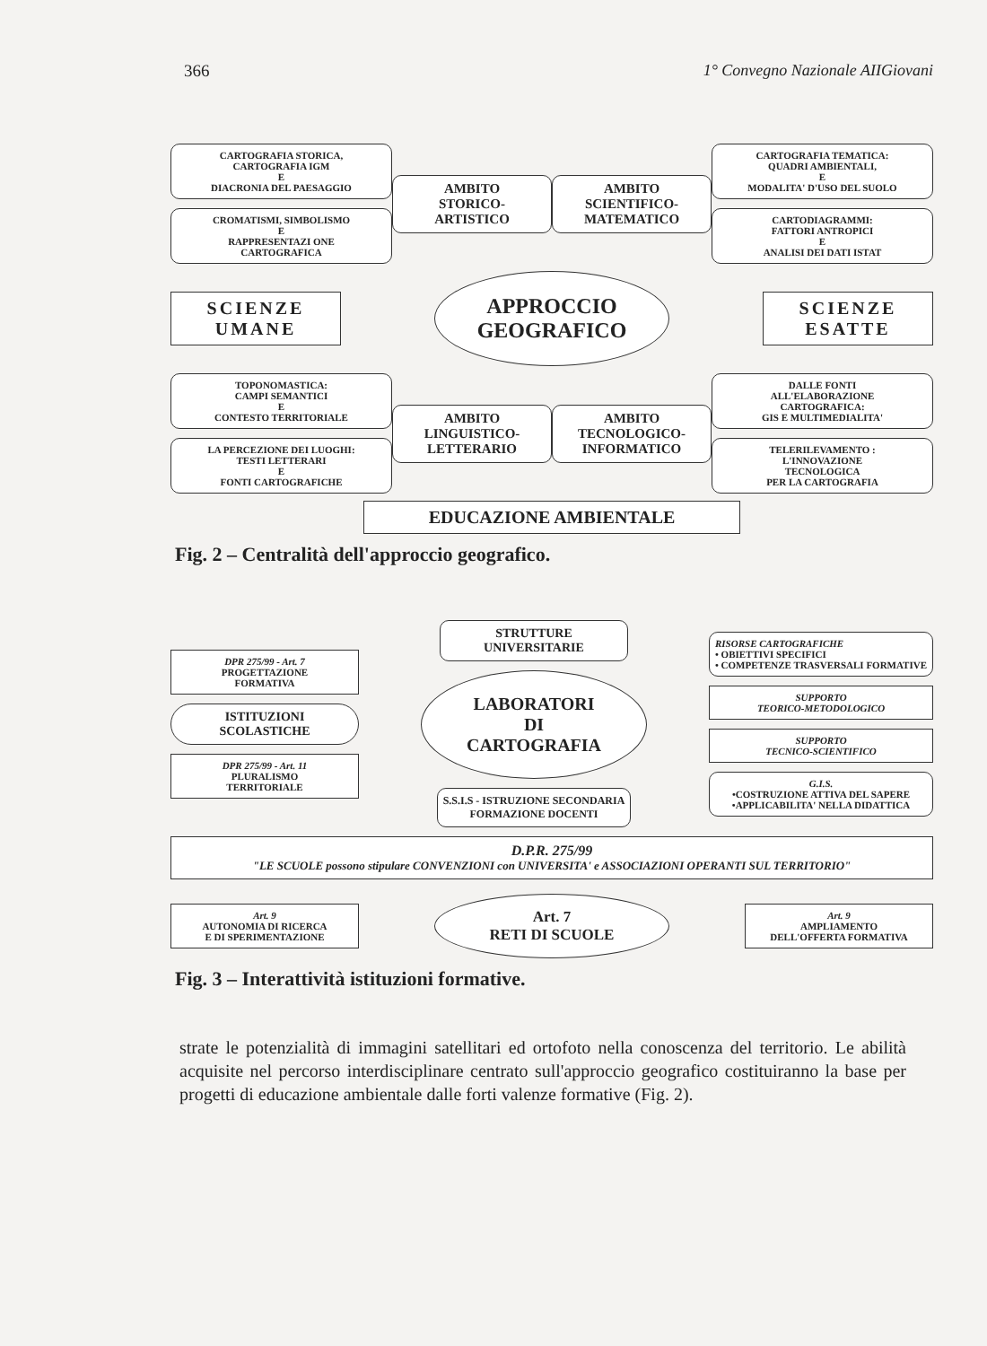366 1° Convegno Nazionale AIIGiovani
CARTOGRAFIA STORICA,
CARTOGRAFIA IGM
E
DIACRONIA DEL PAESAGGIO
CROMATISMI, SIMBOLISMO
E
RAPPRESENTAZI ONE
CARTOGRAFICA
AMBITO
STORICO-
ARTISTICO
AMBITO
SCIENTIFICO-
MATEMATICO
CARTOGRAFIA TEMATICA:
QUADRI AMBIENTALI,
E
MODALITA' D'USO DEL SUOLO
CARTODIAGRAMMI:
FATTORI ANTROPICI
E
ANALISI DEI DATI ISTAT
SCIENZE
UMANE
APPROCCIO
GEOGRAFICO
SCIENZE
ESATTE
TOPONOMASTICA:
CAMPI SEMANTICI
E
CONTESTO TERRITORIALE
LA PERCEZIONE DEI LUOGHI:
TESTI LETTERARI
E
FONTI CARTOGRAFICHE
AMBITO
LINGUISTICO-
LETTERARIO
AMBITO
TECNOLOGICO-
INFORMATICO
DALLE FONTI
ALL'ELABORAZIONE
CARTOGRAFICA:
GIS E MULTIMEDIALITA'
TELERILEVAMENTO :
L'INNOVAZIONE
TECNOLOGICA
PER LA CARTOGRAFIA
EDUCAZIONE AMBIENTALE
Fig. 2 – Centralità dell'approccio geografico.
DPR 275/99 - Art. 7
PROGETTAZIONE
FORMATIVA
ISTITUZIONI
SCOLASTICHE
DPR 275/99 - Art. 11
PLURALISMO
TERRITORIALE
STRUTTURE
UNIVERSITARIE
LABORATORI
DI
CARTOGRAFIA
S.S.I.S - ISTRUZIONE SECONDARIA
FORMAZIONE DOCENTI
RISORSE CARTOGRAFICHE
• OBIETTIVI SPECIFICI
• COMPETENZE TRASVERSALI FORMATIVE
SUPPORTO
TEORICO-METODOLOGICO
SUPPORTO
TECNICO-SCIENTIFICO
G.I.S.
•COSTRUZIONE ATTIVA DEL SAPERE
•APPLICABILITA' NELLA DIDATTICA
D.P.R. 275/99
"LE SCUOLE possono stipulare CONVENZIONI con UNIVERSITA' e ASSOCIAZIONI OPERANTI SUL TERRITORIO"
Art. 9
AUTONOMIA DI RICERCA
E DI SPERIMENTAZIONE
Art. 7
RETI DI SCUOLE
Art. 9
AMPLIAMENTO
DELL'OFFERTA FORMATIVA
Fig. 3 – Interattività istituzioni formative.
strate le potenzialità di immagini satellitari ed ortofoto nella conoscenza del territorio. Le abilità acquisite nel percorso interdisciplinare centrato sull'approccio geografico costituiranno la base per progetti di educazione ambientale dalle forti valenze formative (Fig. 2).